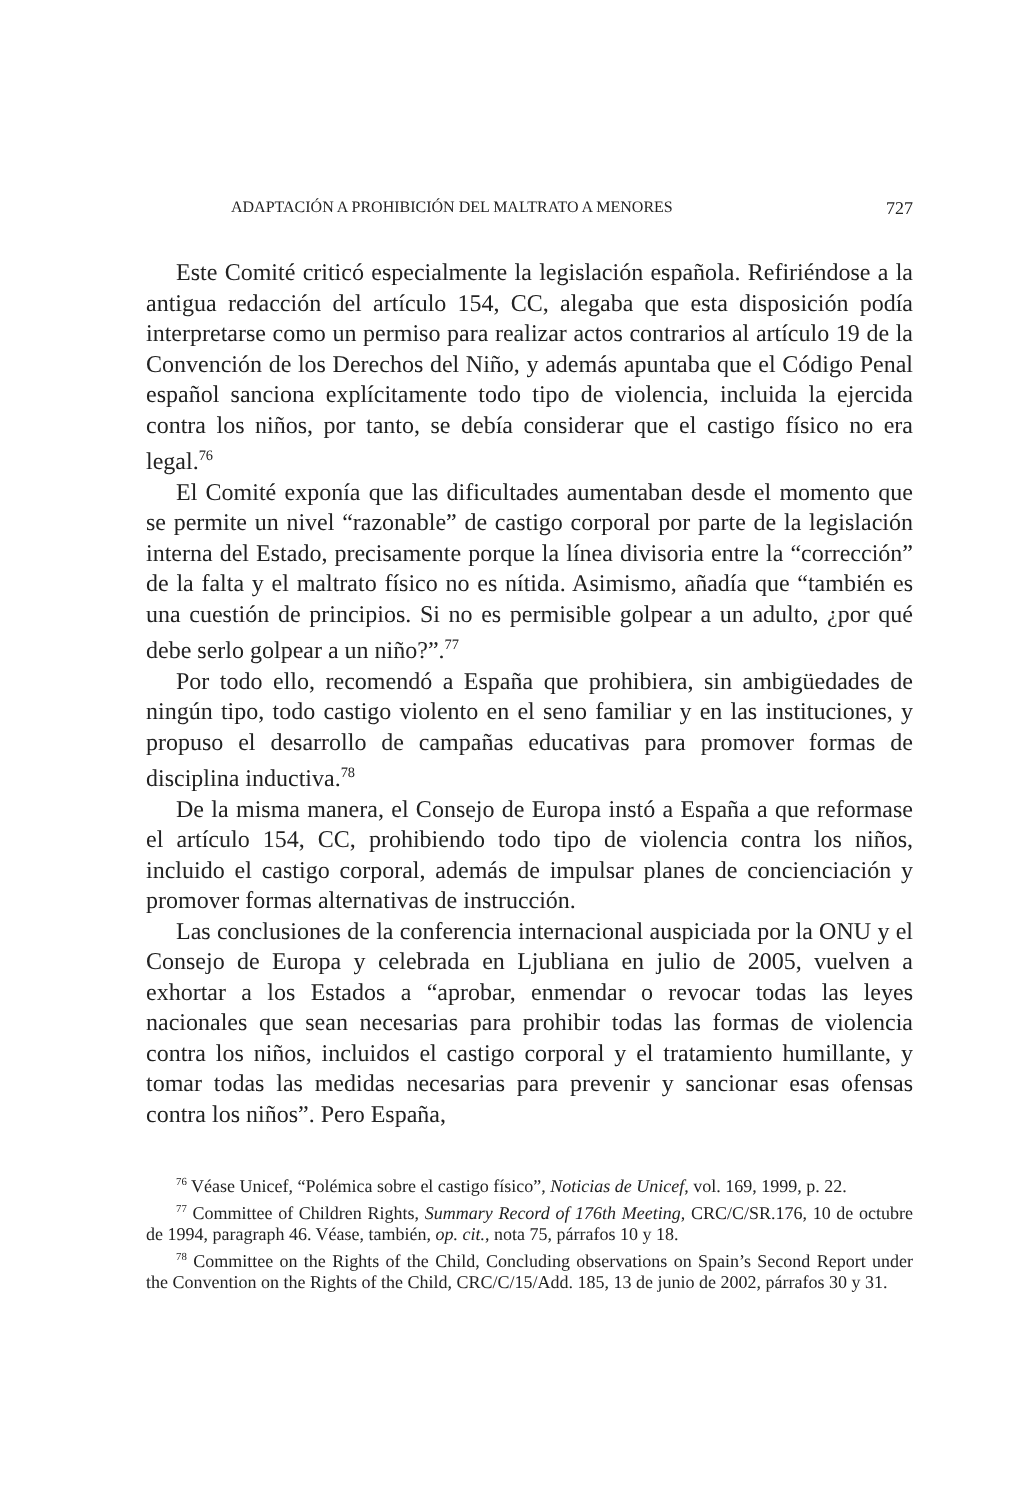ADAPTACIÓN A PROHIBICIÓN DEL MALTRATO A MENORES 727
Este Comité criticó especialmente la legislación española. Refiriéndose a la antigua redacción del artículo 154, CC, alegaba que esta disposición podía interpretarse como un permiso para realizar actos contrarios al artículo 19 de la Convención de los Derechos del Niño, y además apuntaba que el Código Penal español sanciona explícitamente todo tipo de violencia, incluida la ejercida contra los niños, por tanto, se debía considerar que el castigo físico no era legal.<sup>76</sup>
El Comité exponía que las dificultades aumentaban desde el momento que se permite un nivel “razonable” de castigo corporal por parte de la legislación interna del Estado, precisamente porque la línea divisoria entre la “corrección” de la falta y el maltrato físico no es nítida. Asimismo, añadía que “también es una cuestión de principios. Si no es permisible golpear a un adulto, ¿por qué debe serlo golpear a un niño?”.<sup>77</sup>
Por todo ello, recomendó a España que prohibiera, sin ambigüedades de ningún tipo, todo castigo violento en el seno familiar y en las instituciones, y propuso el desarrollo de campañas educativas para promover formas de disciplina inductiva.<sup>78</sup>
De la misma manera, el Consejo de Europa instó a España a que reformase el artículo 154, CC, prohibiendo todo tipo de violencia contra los niños, incluido el castigo corporal, además de impulsar planes de concienciación y promover formas alternativas de instrucción.
Las conclusiones de la conferencia internacional auspiciada por la ONU y el Consejo de Europa y celebrada en Ljubliana en julio de 2005, vuelven a exhortar a los Estados a “aprobar, enmendar o revocar todas las leyes nacionales que sean necesarias para prohibir todas las formas de violencia contra los niños, incluidos el castigo corporal y el tratamiento humillante, y tomar todas las medidas necesarias para prevenir y sancionar esas ofensas contra los niños”. Pero España,
<sup>76</sup> Véase Unicef, “Polémica sobre el castigo físico”, Noticias de Unicef, vol. 169, 1999, p. 22.
<sup>77</sup> Committee of Children Rights, Summary Record of 176th Meeting, CRC/C/SR.176, 10 de octubre de 1994, paragraph 46. Véase, también, op. cit., nota 75, párrafos 10 y 18.
<sup>78</sup> Committee on the Rights of the Child, Concluding observations on Spain’s Second Report under the Convention on the Rights of the Child, CRC/C/15/Add. 185, 13 de junio de 2002, párrafos 30 y 31.